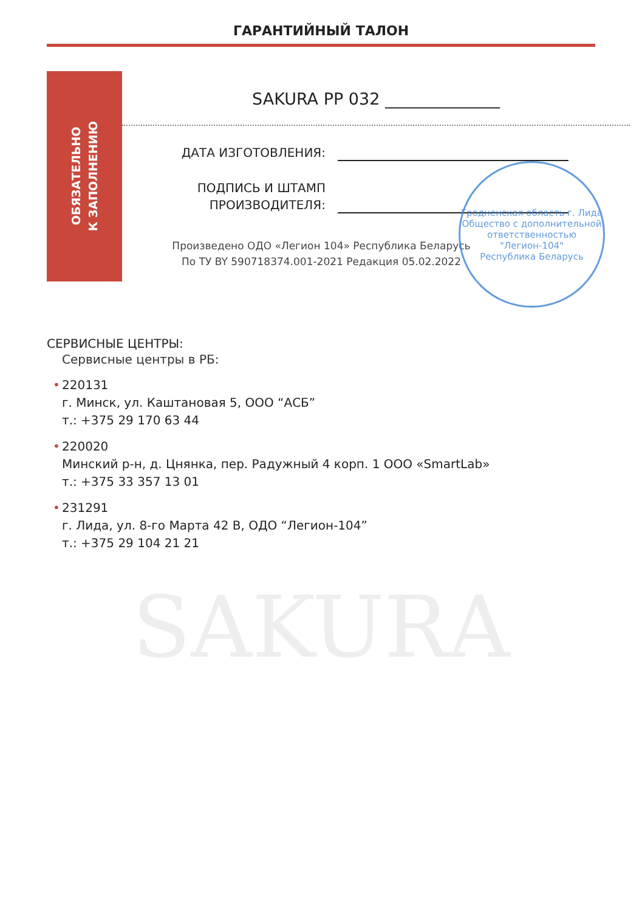ГАРАНТИЙНЫЙ ТАЛОН
ОБЯЗАТЕЛЬНО
К ЗАПОЛНЕНИЮ
SAKURA PP 032 ______________
ДАТА ИЗГОТОВЛЕНИЯ:
ПОДПИСЬ И ШТАМП
ПРОИЗВОДИТЕЛЯ:
Произведено ОДО «Легион 104» Республика Беларусь
По ТУ BY 590718374.001-2021 Редакция 05.02.2022
Гродненская область г. Лида
Общество с дополнительной ответственностью
"Легион-104"
Республика Беларусь
СЕРВИСНЫЕ ЦЕНТРЫ:
Сервисные центры в РБ:
• 220131
г. Минск, ул. Каштановая 5, ООО “АСБ”
т.: +375 29 170 63 44
• 220020
Минский р-н, д. Цнянка, пер. Радужный 4 корп. 1 ООО «SmartLab»
т.: +375 33 357 13 01
• 231291
г. Лида, ул. 8-го Марта 42 В, ОДО “Легион-104”
т.: +375 29 104 21 21
SAKURA